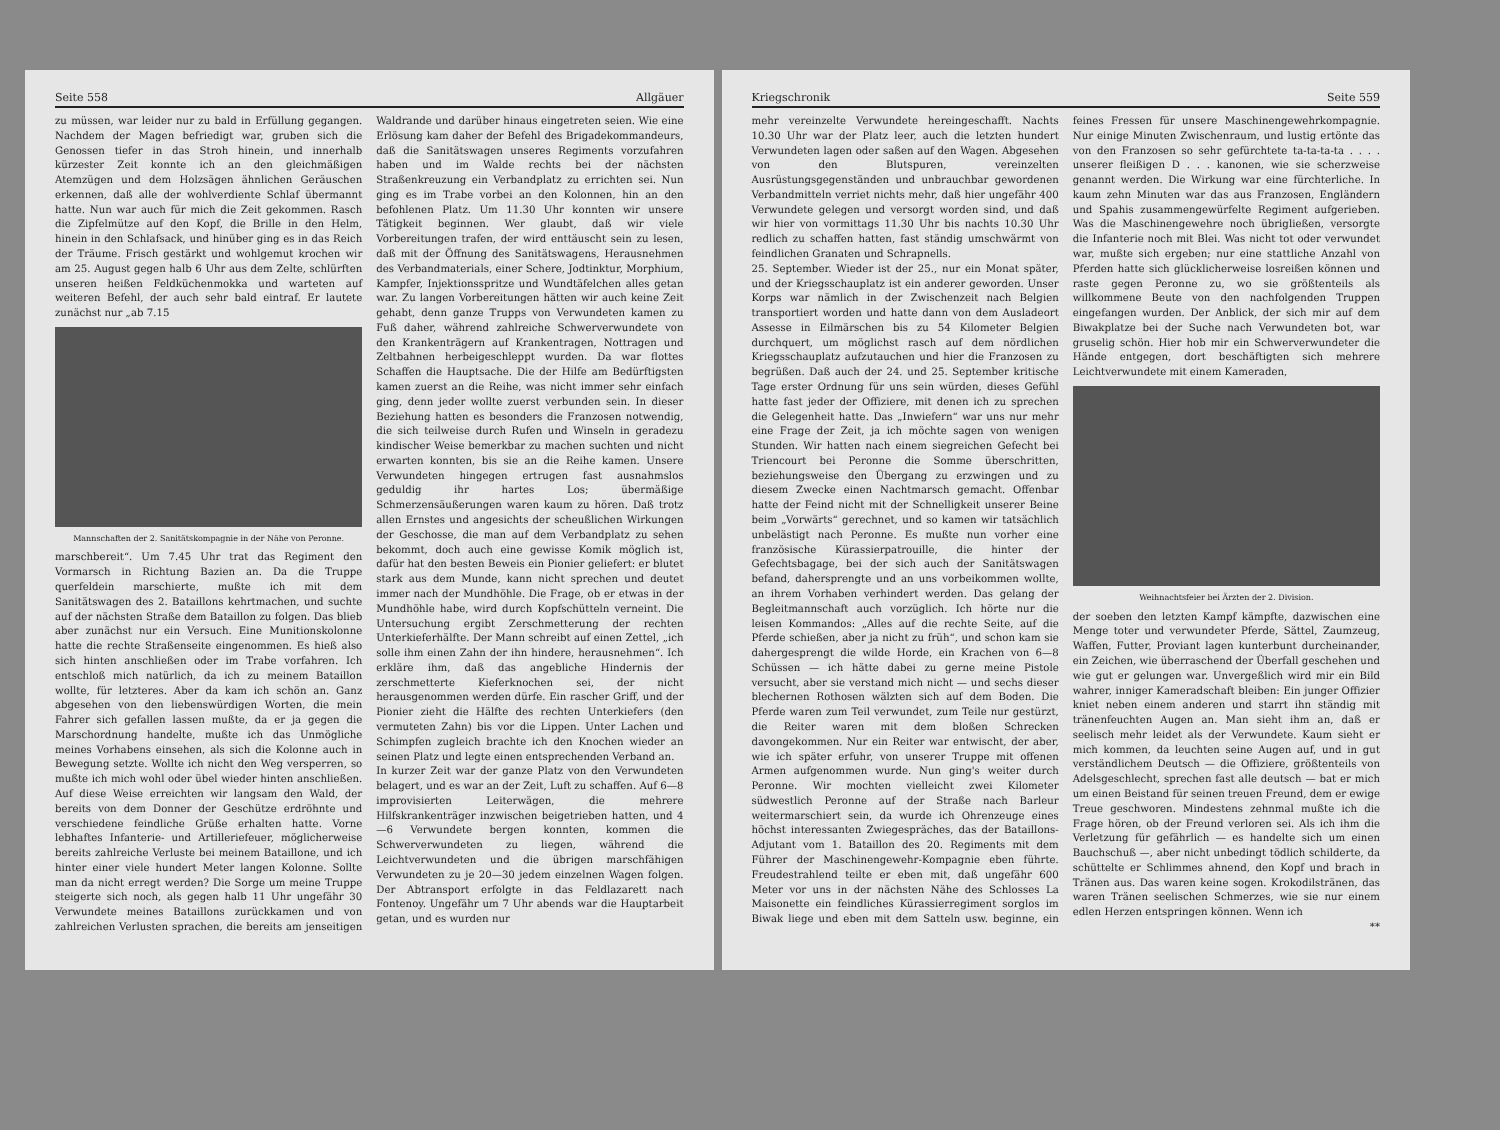Seite 558 Allgäuer
zu müssen, war leider nur zu bald in Erfüllung gegangen. Nachdem der Magen befriedigt war, gruben sich die Genossen tiefer in das Stroh hinein, und innerhalb kürzester Zeit konnte ich an den gleichmäßigen Atemzügen und dem Holzsägen ähnlichen Geräuschen erkennen, daß alle der wohlverdiente Schlaf übermannt hatte. Nun war auch für mich die Zeit gekommen. Rasch die Zipfelmütze auf den Kopf, die Brille in den Helm, hinein in den Schlafsack, und hinüber ging es in das Reich der Träume. Frisch gestärkt und wohlgemut krochen wir am 25. August gegen halb 6 Uhr aus dem Zelte, schlürften unseren heißen Feldküchenmokka und warteten auf weiteren Befehl, der auch sehr bald eintraf. Er lautete zunächst nur „ab 7.15
Mannschaften der 2. Sanitätskompagnie in der Nähe von Peronne.
marschbereit“. Um 7.45 Uhr trat das Regiment den Vormarsch in Richtung Bazien an. Da die Truppe querfeldein marschierte, mußte ich mit dem Sanitätswagen des 2. Bataillons kehrtmachen, und suchte auf der nächsten Straße dem Bataillon zu folgen. Das blieb aber zunächst nur ein Versuch. Eine Munitionskolonne hatte die rechte Straßenseite eingenommen. Es hieß also sich hinten anschließen oder im Trabe vorfahren. Ich entschloß mich natürlich, da ich zu meinem Bataillon wollte, für letzteres. Aber da kam ich schön an. Ganz abgesehen von den liebenswürdigen Worten, die mein Fahrer sich gefallen lassen mußte, da er ja gegen die Marschordnung handelte, mußte ich das Unmögliche meines Vorhabens einsehen, als sich die Kolonne auch in Bewegung setzte. Wollte ich nicht den Weg versperren, so mußte ich mich wohl oder übel wieder hinten anschließen. Auf diese Weise erreichten wir langsam den Wald, der bereits von dem Donner der Geschütze erdröhnte und verschiedene feindliche Grüße erhalten hatte. Vorne lebhaftes Infanterie- und Artilleriefeuer, möglicherweise bereits zahlreiche Verluste bei meinem Bataillone, und ich hinter einer viele hundert Meter langen Kolonne. Sollte man da nicht erregt werden? Die Sorge um meine Truppe steigerte sich noch, als gegen halb 11 Uhr ungefähr 30 Verwundete meines Bataillons zurückkamen und von zahlreichen Verlusten sprachen, die bereits am jenseitigen Waldrande und darüber hinaus eingetreten seien. Wie eine Erlösung kam daher der Befehl des Brigadekommandeurs, daß die Sanitätswagen unseres Regiments vorzufahren haben und im Walde rechts bei der nächsten Straßenkreuzung ein Verbandplatz zu errichten sei. Nun ging es im Trabe vorbei an den Kolonnen, hin an den befohlenen Platz. Um 11.30 Uhr konnten wir unsere Tätigkeit beginnen. Wer glaubt, daß wir viele Vorbereitungen trafen, der wird enttäuscht sein zu lesen, daß mit der Öffnung des Sanitätswagens, Herausnehmen des Verbandmaterials, einer Schere, Jodtinktur, Morphium, Kampfer, Injektionsspritze und Wundtäfelchen alles getan war. Zu langen Vorbereitungen hätten wir auch keine Zeit gehabt, denn ganze Trupps von Verwundeten kamen zu Fuß daher, während zahlreiche Schwerverwundete von den Krankenträgern auf Krankentragen, Nottragen und Zeltbahnen herbeigeschleppt wurden. Da war flottes Schaffen die Hauptsache. Die der Hilfe am Bedürftigsten kamen zuerst an die Reihe, was nicht immer sehr einfach ging, denn jeder wollte zuerst verbunden sein. In dieser Beziehung hatten es besonders die Franzosen notwendig, die sich teilweise durch Rufen und Winseln in geradezu kindischer Weise bemerkbar zu machen suchten und nicht erwarten konnten, bis sie an die Reihe kamen. Unsere Verwundeten hingegen ertrugen fast ausnahmslos geduldig ihr hartes Los; übermäßige Schmerzensäußerungen waren kaum zu hören. Daß trotz allen Ernstes und angesichts der scheußlichen Wirkungen der Geschosse, die man auf dem Verbandplatz zu sehen bekommt, doch auch eine gewisse Komik möglich ist, dafür hat den besten Beweis ein Pionier geliefert: er blutet stark aus dem Munde, kann nicht sprechen und deutet immer nach der Mundhöhle. Die Frage, ob er etwas in der Mundhöhle habe, wird durch Kopfschütteln verneint. Die Untersuchung ergibt Zerschmetterung der rechten Unterkieferhälfte. Der Mann schreibt auf einen Zettel, „ich solle ihm einen Zahn der ihn hindere, herausnehmen“. Ich erkläre ihm, daß das angebliche Hindernis der zerschmetterte Kieferknochen sei, der nicht herausgenommen werden dürfe. Ein rascher Griff, und der Pionier zieht die Hälfte des rechten Unterkiefers (den vermuteten Zahn) bis vor die Lippen. Unter Lachen und Schimpfen zugleich brachte ich den Knochen wieder an seinen Platz und legte einen entsprechenden Verband an.
In kurzer Zeit war der ganze Platz von den Verwundeten belagert, und es war an der Zeit, Luft zu schaffen. Auf 6—8 improvisierten Leiterwägen, die mehrere Hilfskrankenträger inzwischen beigetrieben hatten, und 4—6 Verwundete bergen konnten, kommen die Schwerverwundeten zu liegen, während die Leichtverwundeten und die übrigen marschfähigen Verwundeten zu je 20—30 jedem einzelnen Wagen folgen. Der Abtransport erfolgte in das Feldlazarett nach Fontenoy. Ungefähr um 7 Uhr abends war die Hauptarbeit getan, und es wurden nur
Kriegschronik Seite 559
mehr vereinzelte Verwundete hereingeschafft. Nachts 10.30 Uhr war der Platz leer, auch die letzten hundert Verwundeten lagen oder saßen auf den Wagen. Abgesehen von den Blutspuren, vereinzelten Ausrüstungsgegenständen und unbrauchbar gewordenen Verbandmitteln verriet nichts mehr, daß hier ungefähr 400 Verwundete gelegen und versorgt worden sind, und daß wir hier von vormittags 11.30 Uhr bis nachts 10.30 Uhr redlich zu schaffen hatten, fast ständig umschwärmt von feindlichen Granaten und Schrapnells.
25. September. Wieder ist der 25., nur ein Monat später, und der Kriegsschauplatz ist ein anderer geworden. Unser Korps war nämlich in der Zwischenzeit nach Belgien transportiert worden und hatte dann von dem Ausladeort Assesse in Eilmärschen bis zu 54 Kilometer Belgien durchquert, um möglichst rasch auf dem nördlichen Kriegsschauplatz aufzutauchen und hier die Franzosen zu begrüßen. Daß auch der 24. und 25. September kritische Tage erster Ordnung für uns sein würden, dieses Gefühl hatte fast jeder der Offiziere, mit denen ich zu sprechen die Gelegenheit hatte. Das „Inwiefern“ war uns nur mehr eine Frage der Zeit, ja ich möchte sagen von wenigen Stunden. Wir hatten nach einem siegreichen Gefecht bei Triencourt bei Peronne die Somme überschritten, beziehungsweise den Übergang zu erzwingen und zu diesem Zwecke einen Nachtmarsch gemacht. Offenbar hatte der Feind nicht mit der Schnelligkeit unserer Beine beim „Vorwärts“ gerechnet, und so kamen wir tatsächlich unbelästigt nach Peronne. Es mußte nun vorher eine französische Kürassierpatrouille, die hinter der Gefechtsbagage, bei der sich auch der Sanitätswagen befand, dahersprengte und an uns vorbeikommen wollte, an ihrem Vorhaben verhindert werden. Das gelang der Begleitmannschaft auch vorzüglich. Ich hörte nur die leisen Kommandos: „Alles auf die rechte Seite, auf die Pferde schießen, aber ja nicht zu früh“, und schon kam sie dahergesprengt die wilde Horde, ein Krachen von 6—8 Schüssen — ich hätte dabei zu gerne meine Pistole versucht, aber sie verstand mich nicht — und sechs dieser blechernen Rothosen wälzten sich auf dem Boden. Die Pferde waren zum Teil verwundet, zum Teile nur gestürzt, die Reiter waren mit dem bloßen Schrecken davongekommen. Nur ein Reiter war entwischt, der aber, wie ich später erfuhr, von unserer Truppe mit offenen Armen aufgenommen wurde. Nun ging's weiter durch Peronne. Wir mochten vielleicht zwei Kilometer südwestlich Peronne auf der Straße nach Barleur weitermarschiert sein, da wurde ich Ohrenzeuge eines höchst interessanten Zwiegespräches, das der Bataillons-Adjutant vom 1. Bataillon des 20. Regiments mit dem Führer der Maschinengewehr-Kompagnie eben führte. Freudestrahlend teilte er eben mit, daß ungefähr 600 Meter vor uns in der nächsten Nähe des Schlosses La Maisonette ein feindliches Kürassierregiment sorglos im Biwak liege und eben mit dem Satteln usw. beginne, ein feines Fressen für unsere Maschinengewehrkompagnie. Nur einige Minuten Zwischenraum, und lustig ertönte das von den Franzosen so sehr gefürchtete ta-ta-ta-ta . . . . unserer fleißigen D . . . kanonen, wie sie scherzweise genannt werden. Die Wirkung war eine fürchterliche. In kaum zehn Minuten war das aus Franzosen, Engländern und Spahis zusammengewürfelte Regiment aufgerieben. Was die Maschinengewehre noch übrigließen, versorgte die Infanterie noch mit Blei. Was nicht tot oder verwundet war, mußte sich ergeben; nur eine stattliche Anzahl von Pferden hatte sich glücklicherweise losreißen können und raste gegen Peronne zu, wo sie größtenteils als willkommene Beute von den nachfolgenden Truppen eingefangen wurden. Der Anblick, der sich mir auf dem Biwakplatze bei der Suche nach Verwundeten bot, war gruselig schön. Hier hob mir ein Schwerverwundeter die Hände entgegen, dort beschäftigten sich mehrere Leichtverwundete mit einem Kameraden,
Weihnachtsfeier bei Ärzten der 2. Division.
der soeben den letzten Kampf kämpfte, dazwischen eine Menge toter und verwundeter Pferde, Sättel, Zaumzeug, Waffen, Futter, Proviant lagen kunterbunt durcheinander, ein Zeichen, wie überraschend der Überfall geschehen und wie gut er gelungen war. Unvergeßlich wird mir ein Bild wahrer, inniger Kameradschaft bleiben: Ein junger Offizier kniet neben einem anderen und starrt ihn ständig mit tränenfeuchten Augen an. Man sieht ihm an, daß er seelisch mehr leidet als der Verwundete. Kaum sieht er mich kommen, da leuchten seine Augen auf, und in gut verständlichem Deutsch — die Offiziere, größtenteils von Adelsgeschlecht, sprechen fast alle deutsch — bat er mich um einen Beistand für seinen treuen Freund, dem er ewige Treue geschworen. Mindestens zehnmal mußte ich die Frage hören, ob der Freund verloren sei. Als ich ihm die Verletzung für gefährlich — es handelte sich um einen Bauchschuß —, aber nicht unbedingt tödlich schilderte, da schüttelte er Schlimmes ahnend, den Kopf und brach in Tränen aus. Das waren keine sogen. Krokodilstränen, das waren Tränen seelischen Schmerzes, wie sie nur einem edlen Herzen entspringen können. Wenn ich
**